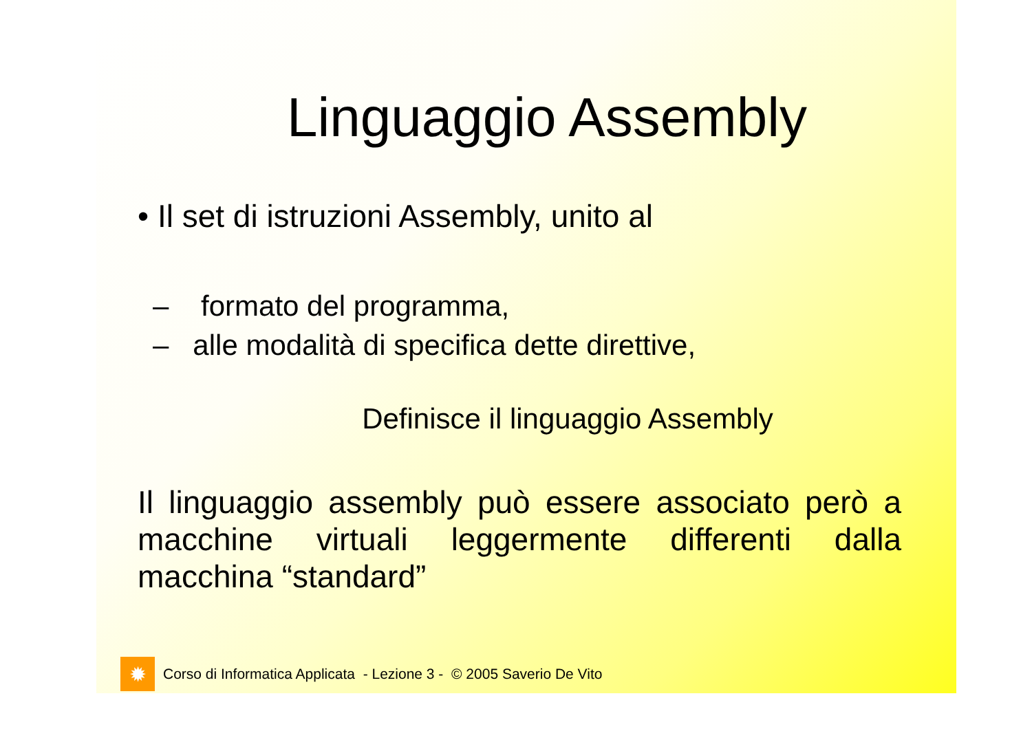Linguaggio Assembly
• Il set di istruzioni Assembly, unito al
– formato del programma,
– alle modalità di specifica dette direttive,
Definisce il linguaggio Assembly
Il linguaggio assembly può essere associato però a macchine virtuali leggermente differenti dalla macchina “standard”
✹
Corso di Informatica Applicata - Lezione 3 - © 2005 Saverio De Vito